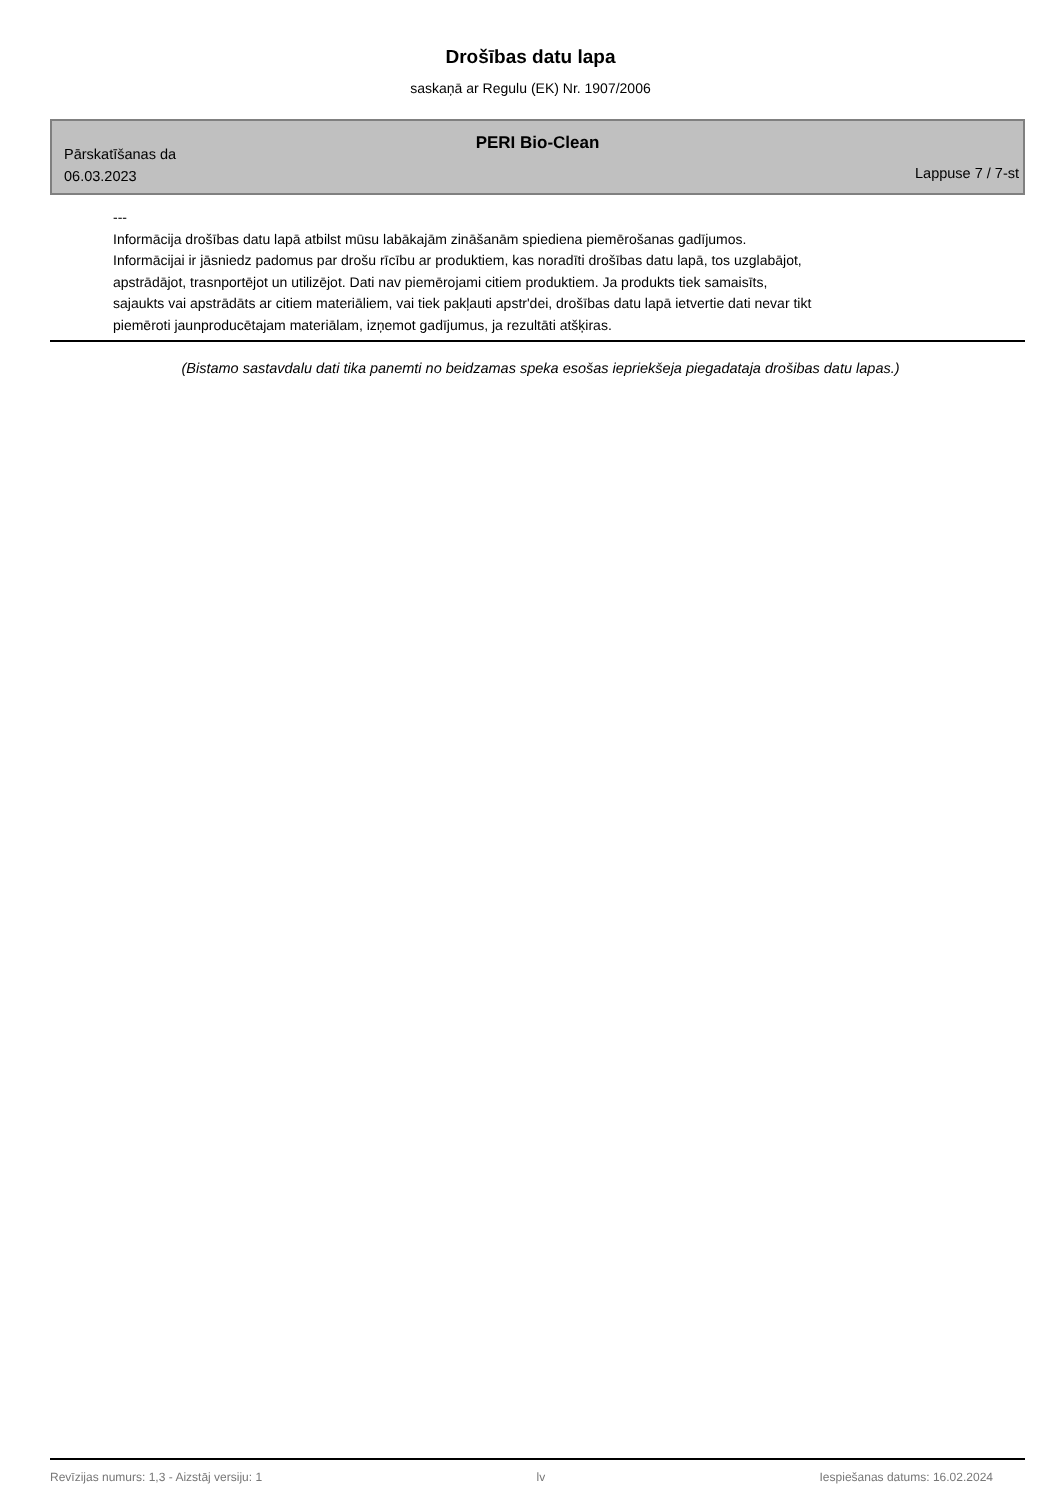Drošības datu lapa
saskaņā ar Regulu (EK) Nr. 1907/2006
PERI Bio-Clean
Pārskatīšanas da
06.03.2023
Lappuse 7 / 7-st
---
Informācija drošības datu lapā atbilst mūsu labākajām zināšanām spiediena piemērošanas gadījumos.
Informācijai ir jāsniedz padomus par drošu rīcību ar produktiem, kas noradīti drošības datu lapā, tos uzglabājot,
apstrādājot, trasnportējot un utilizējot. Dati nav piemērojami citiem produktiem. Ja produkts tiek samaisīts,
sajaukts vai apstrādāts ar citiem materiāliem, vai tiek pakļauti apstr'dei, drošības datu lapā ietvertie dati nevar tikt
piemēroti jaunproducētajam materiālam, izņemot gadījumus, ja rezultāti atšķiras.
(Bistamo sastavdalu dati tika panemti no beidzamas speka esošas iepriekšeja piegadataja drošibas datu lapas.)
Revīzijas numurs: 1,3 - Aizstāj versiju: 1 lv Iespiešanas datums: 16.02.2024